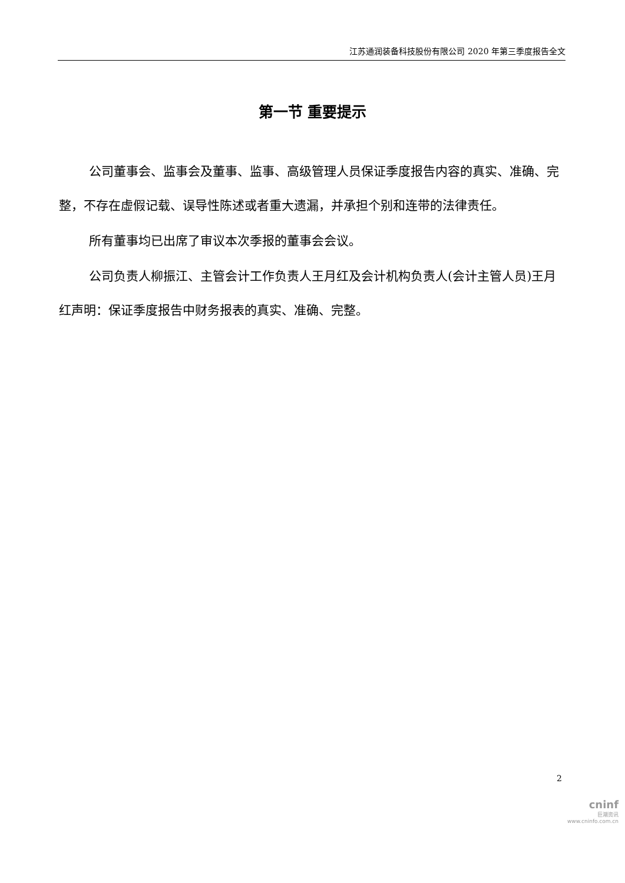江苏通润装备科技股份有限公司 2020 年第三季度报告全文
第一节 重要提示
公司董事会、监事会及董事、监事、高级管理人员保证季度报告内容的真实、准确、完整，不存在虚假记载、误导性陈述或者重大遗漏，并承担个别和连带的法律责任。
所有董事均已出席了审议本次季报的董事会会议。
公司负责人柳振江、主管会计工作负责人王月红及会计机构负责人(会计主管人员)王月红声明：保证季度报告中财务报表的真实、准确、完整。
2
cninf
巨潮资讯
www.cninfo.com.cn